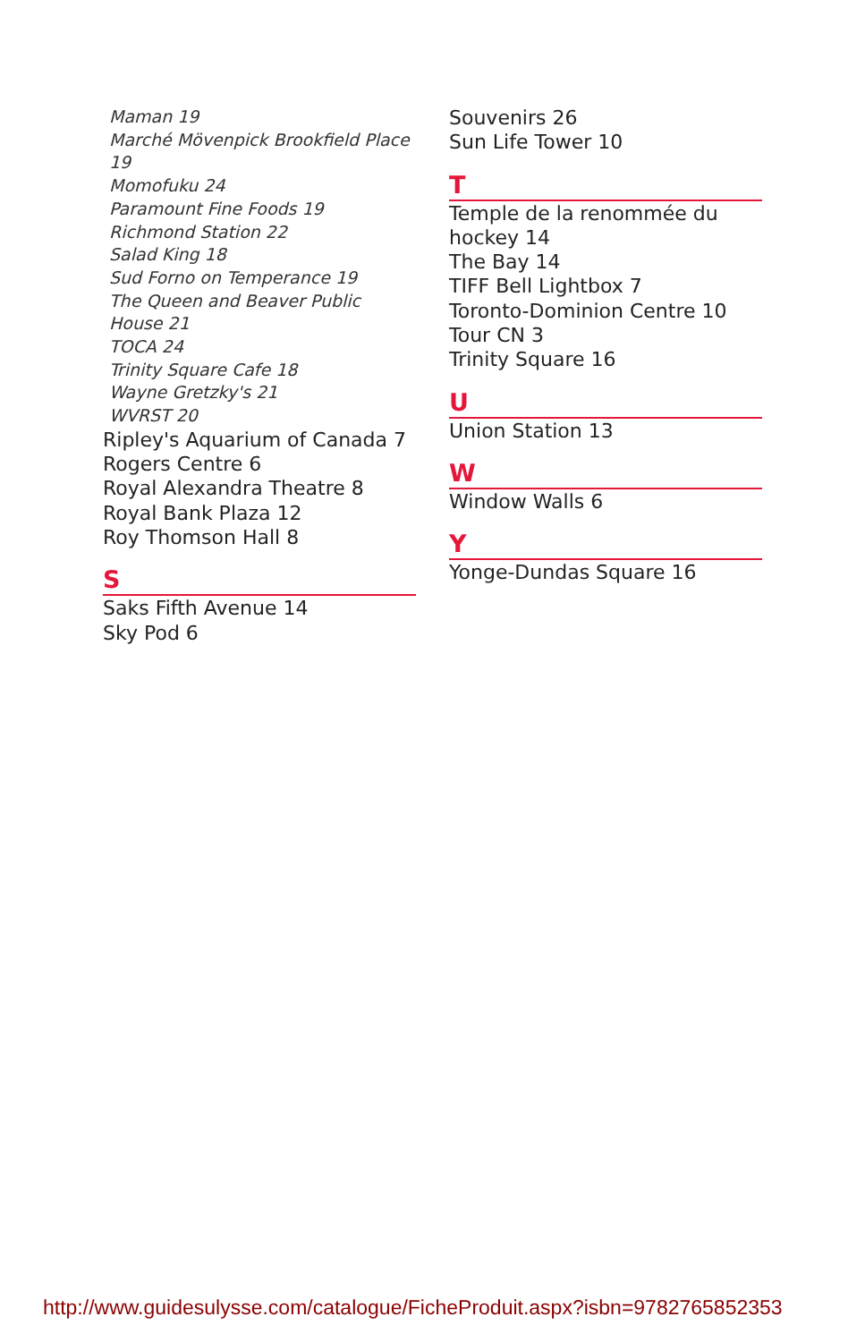Maman 19
Marché Mövenpick Brookfield Place 19
Momofuku 24
Paramount Fine Foods 19
Richmond Station 22
Salad King 18
Sud Forno on Temperance 19
The Queen and Beaver Public House 21
TOCA 24
Trinity Square Cafe 18
Wayne Gretzky's 21
WVRST 20
Ripley's Aquarium of Canada 7
Rogers Centre 6
Royal Alexandra Theatre 8
Royal Bank Plaza 12
Roy Thomson Hall 8
S
Saks Fifth Avenue 14
Sky Pod 6
Souvenirs 26
Sun Life Tower 10
T
Temple de la renommée du hockey 14
The Bay 14
TIFF Bell Lightbox 7
Toronto-Dominion Centre 10
Tour CN 3
Trinity Square 16
U
Union Station 13
W
Window Walls 6
Y
Yonge-Dundas Square 16
http://www.guidesulysse.com/catalogue/FicheProduit.aspx?isbn=9782765852353